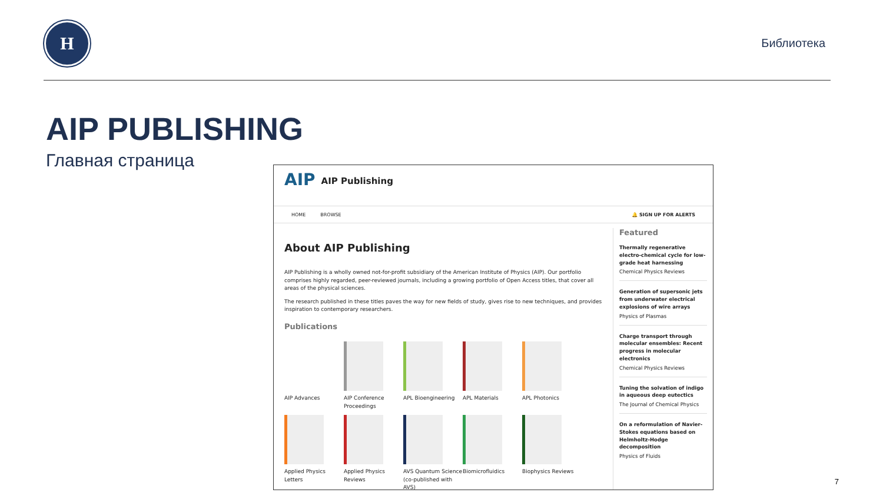Н
Библиотека
AIP PUBLISHING
Главная страница
AIP AIP Publishing
HOME BROWSE 🔔 SIGN UP FOR ALERTS
About AIP Publishing
AIP Publishing is a wholly owned not-for-profit subsidiary of the American Institute of Physics (AIP). Our portfolio comprises highly regarded, peer-reviewed journals, including a growing portfolio of Open Access titles, that cover all areas of the physical sciences.
The research published in these titles paves the way for new fields of study, gives rise to new techniques, and provides inspiration to contemporary researchers.
Publications
AIP Advances
AIP Conference Proceedings
APL Bioengineering
APL Materials
APL Photonics
Applied Physics Letters
Applied Physics Reviews
AVS Quantum Science (co-published with AVS)
Biomicrofluidics
Biophysics Reviews
Featured
Thermally regenerative electro-chemical cycle for low-grade heat harnessing
Chemical Physics Reviews
Generation of supersonic jets from underwater electrical explosions of wire arrays
Physics of Plasmas
Charge transport through molecular ensembles: Recent progress in molecular electronics
Chemical Physics Reviews
Tuning the solvation of indigo in aqueous deep eutectics
The Journal of Chemical Physics
On a reformulation of Navier-Stokes equations based on Helmholtz-Hodge decomposition
Physics of Fluids
7